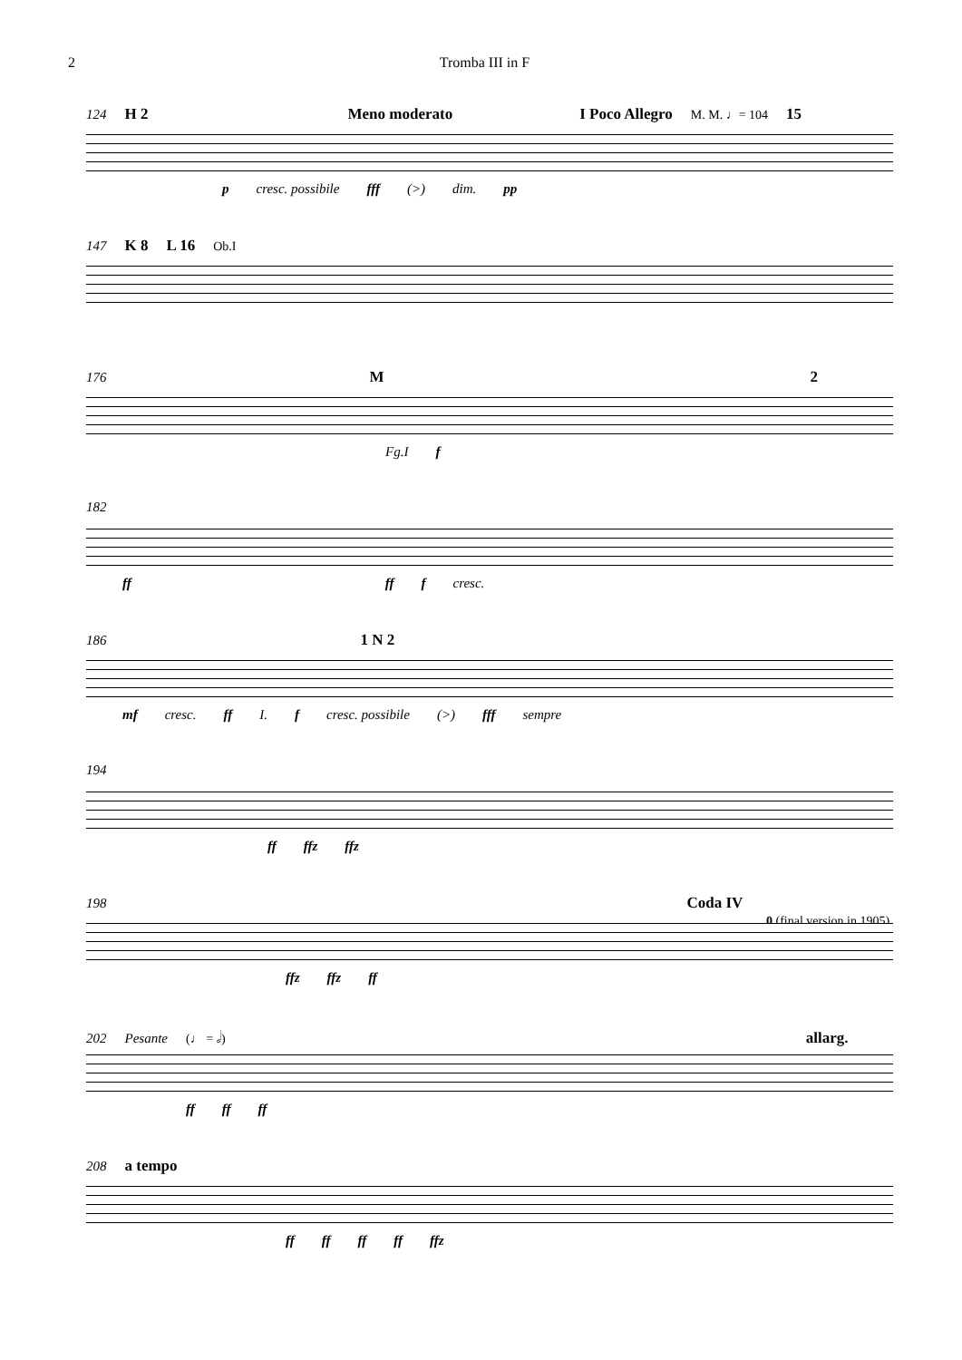2 Tromba III in F
124 H 2 Meno moderato I Poco Allegro M. M. ♩= 104 15
p cresc. possibile fff (>) dim. pp
147 K 8 L 16 Ob.I
176 M 2
Fg.I f
182
ff ff f cresc.
186 1 N 2
mf cresc. ff I. f cresc. possibile (>) fff sempre
194
ff ffz ffz
198 Coda IV
0 (final version in 1905)
ffz ffz ff
202 Pesante (♩ = 𝅗𝅥) allarg.
ff ff ff
208 a tempo
ff ff ff ff ffz